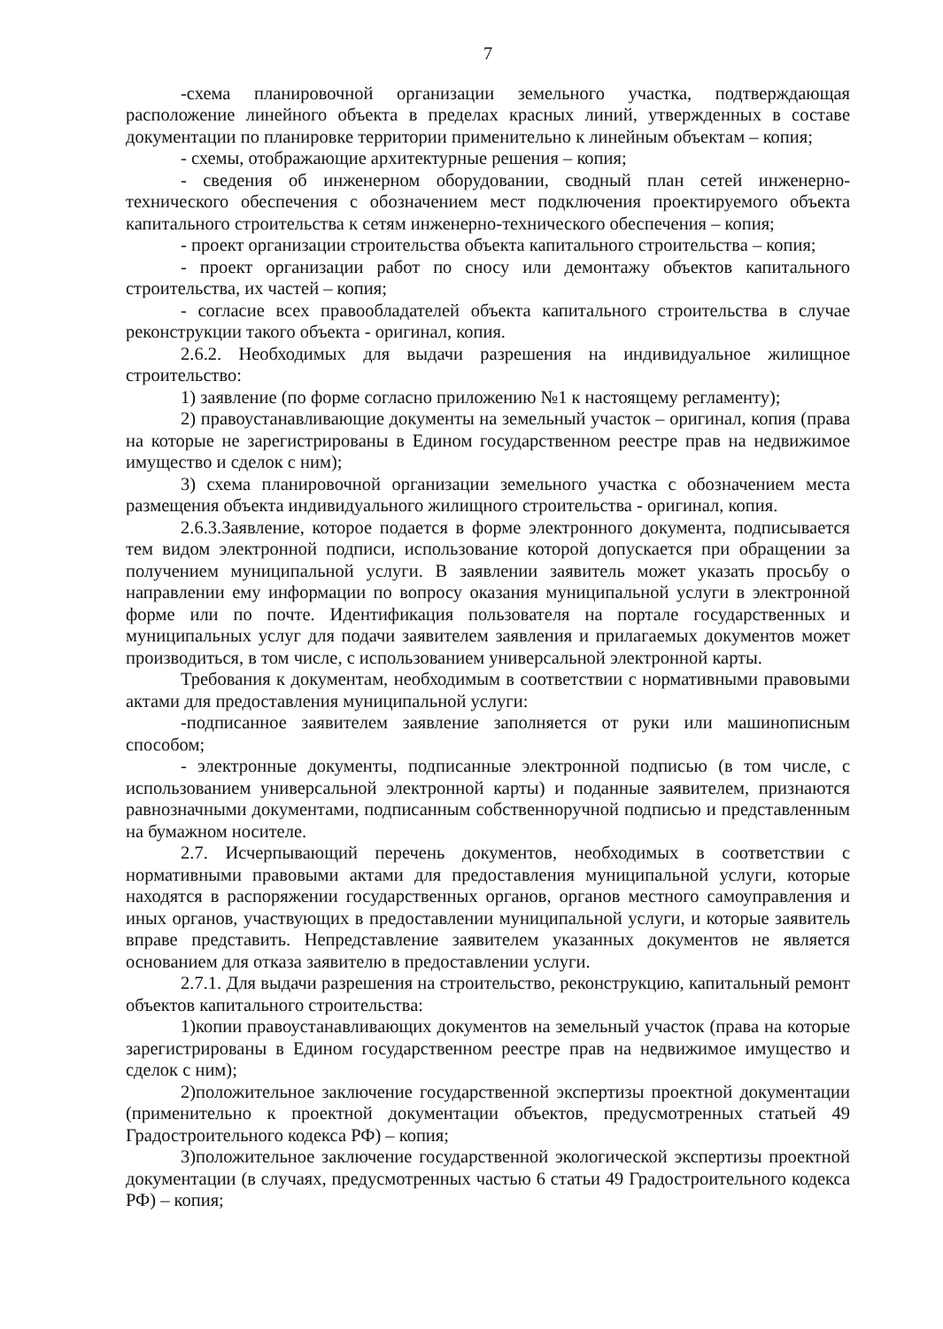7
-схема планировочной организации земельного участка, подтверждающая расположение линейного объекта в пределах красных линий, утвержденных в составе документации по планировке территории применительно к линейным объектам – копия;
- схемы, отображающие архитектурные решения – копия;
- сведения об инженерном оборудовании, сводный план сетей инженерно-технического обеспечения с обозначением мест подключения проектируемого объекта капитального строительства к сетям инженерно-технического обеспечения – копия;
- проект организации строительства объекта капитального строительства – копия;
- проект организации работ по сносу или демонтажу объектов капитального строительства, их частей – копия;
- согласие всех правообладателей объекта капитального строительства в случае реконструкции такого объекта - оригинал, копия.
2.6.2. Необходимых для выдачи разрешения на индивидуальное жилищное строительство:
1) заявление (по форме согласно приложению №1 к настоящему регламенту);
2) правоустанавливающие документы на земельный участок – оригинал, копия (права на которые не зарегистрированы в Едином государственном реестре прав на недвижимое имущество и сделок с ним);
3) схема планировочной организации земельного участка с обозначением места размещения объекта индивидуального жилищного строительства - оригинал, копия.
2.6.3.Заявление, которое подается в форме электронного документа, подписывается тем видом электронной подписи, использование которой допускается при обращении за получением муниципальной услуги. В заявлении заявитель может указать просьбу о направлении ему информации по вопросу оказания муниципальной услуги в электронной форме или по почте. Идентификация пользователя на портале государственных и муниципальных услуг для подачи заявителем заявления и прилагаемых документов может производиться, в том числе, с использованием универсальной электронной карты.
Требования к документам, необходимым в соответствии с нормативными правовыми актами для предоставления муниципальной услуги:
-подписанное заявителем заявление заполняется от руки или машинописным способом;
- электронные документы, подписанные электронной подписью (в том числе, с использованием универсальной электронной карты) и поданные заявителем, признаются равнозначными документами, подписанным собственноручной подписью и представленным на бумажном носителе.
2.7. Исчерпывающий перечень документов, необходимых в соответствии с нормативными правовыми актами для предоставления муниципальной услуги, которые находятся в распоряжении государственных органов, органов местного самоуправления и иных органов, участвующих в предоставлении муниципальной услуги, и которые заявитель вправе представить. Непредставление заявителем указанных документов не является основанием для отказа заявителю в предоставлении услуги.
2.7.1. Для выдачи разрешения на строительство, реконструкцию, капитальный ремонт объектов капитального строительства:
1)копии правоустанавливающих документов на земельный участок (права на которые зарегистрированы в Едином государственном реестре прав на недвижимое имущество и сделок с ним);
2)положительное заключение государственной экспертизы проектной документации (применительно к проектной документации объектов, предусмотренных статьей 49 Градостроительного кодекса РФ) – копия;
3)положительное заключение государственной экологической экспертизы проектной документации (в случаях, предусмотренных частью 6 статьи 49 Градостроительного кодекса РФ) – копия;